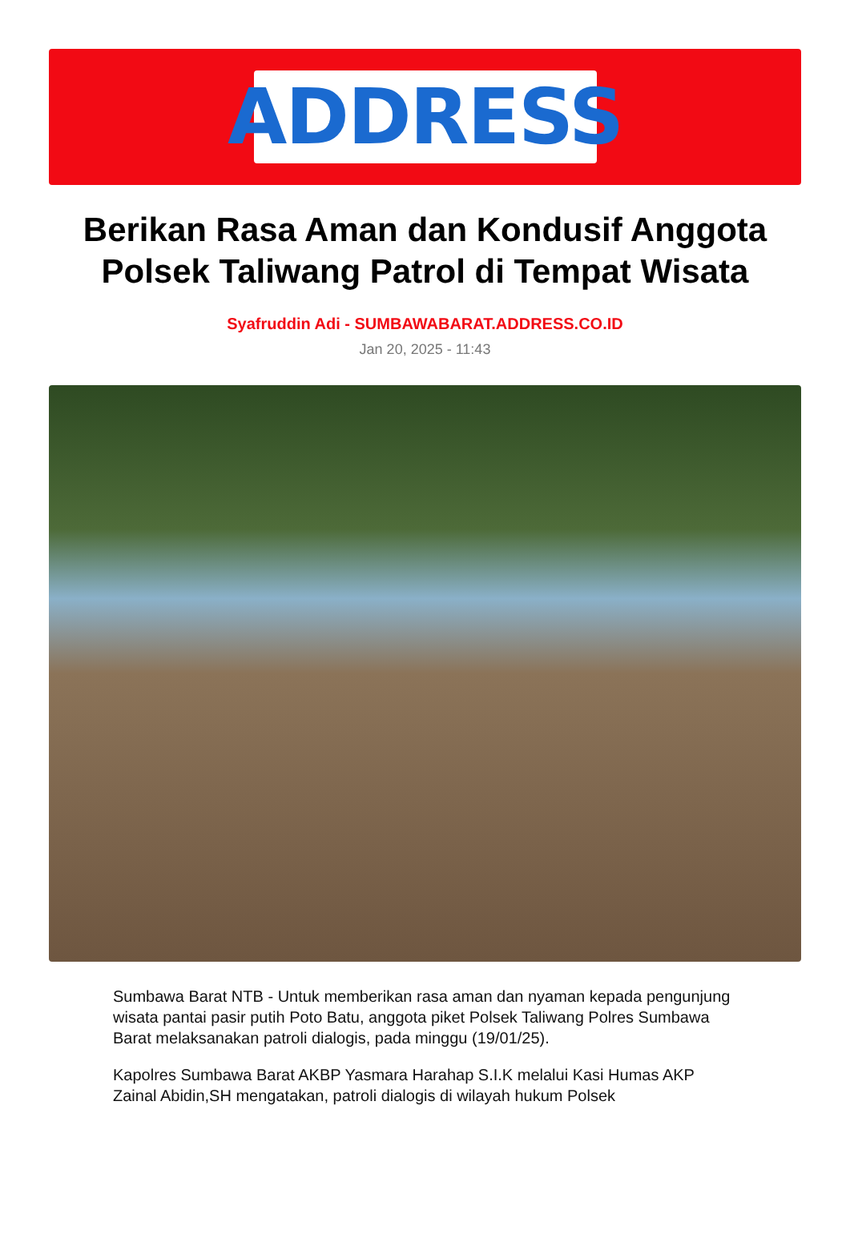ADDRESS
Berikan Rasa Aman dan Kondusif Anggota Polsek Taliwang Patrol di Tempat Wisata
Syafruddin Adi - SUMBAWABARAT.ADDRESS.CO.ID
Jan 20, 2025 - 11:43
Sumbawa Barat NTB - Untuk memberikan rasa aman dan nyaman kepada pengunjung wisata pantai pasir putih Poto Batu, anggota piket Polsek Taliwang Polres Sumbawa Barat melaksanakan patroli dialogis, pada minggu (19/01/25).
Kapolres Sumbawa Barat AKBP Yasmara Harahap S.I.K melalui Kasi Humas AKP Zainal Abidin,SH mengatakan, patroli dialogis di wilayah hukum Polsek